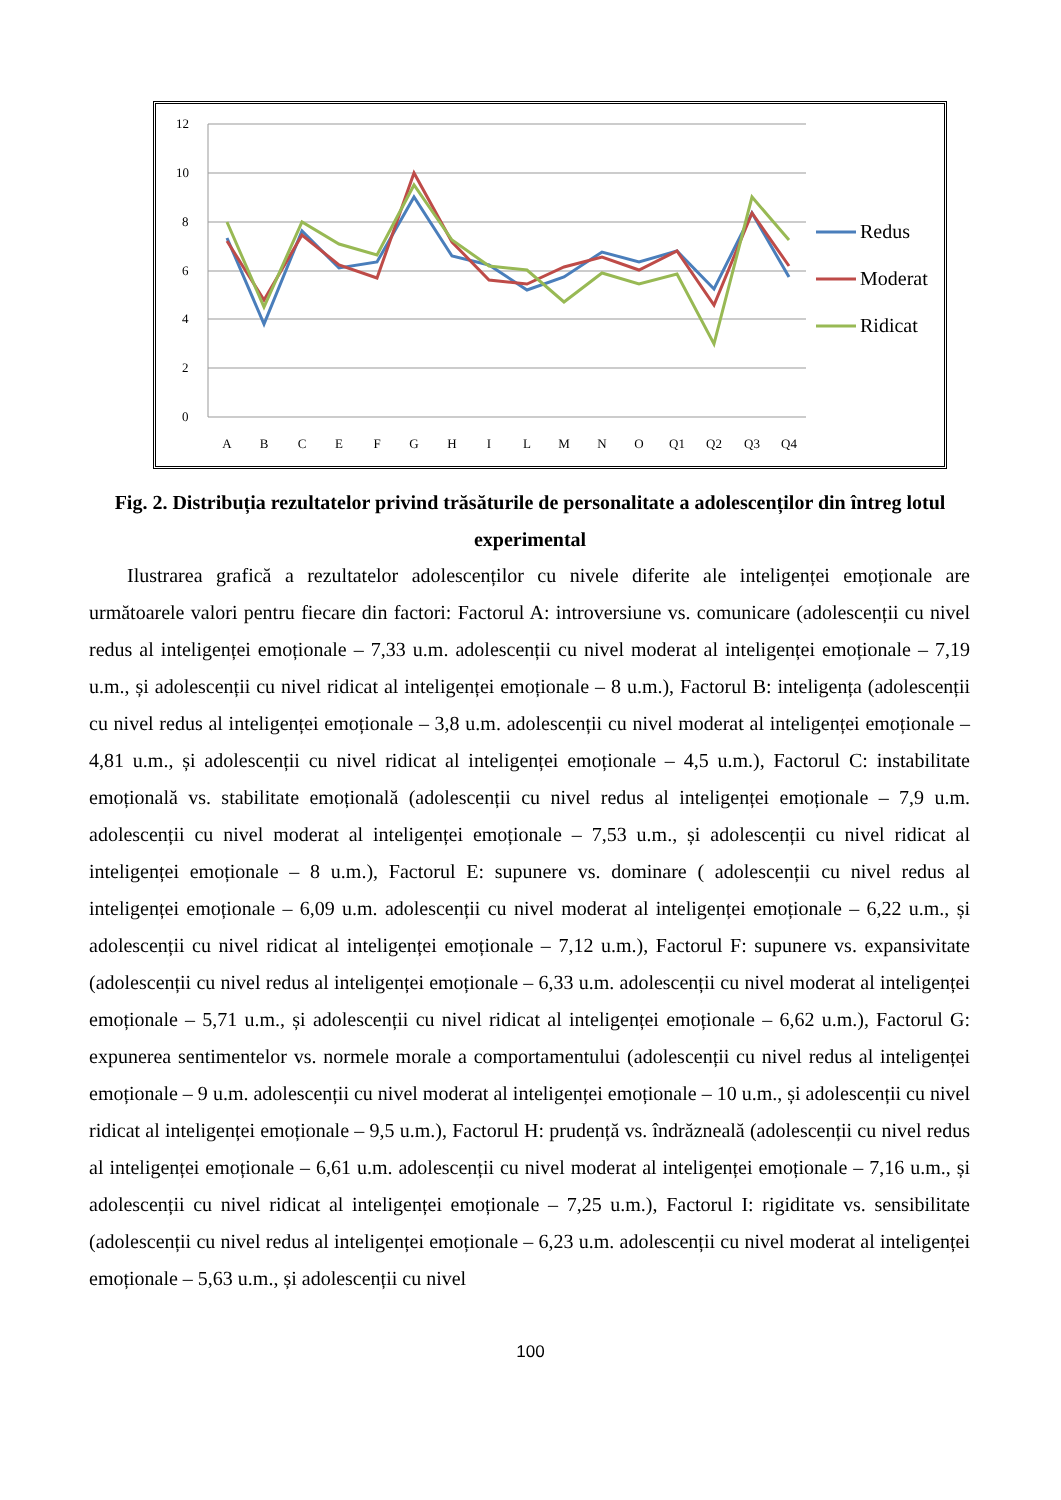12
10
8
6
4
2
0
A
B
C
E
F
G
H
I
L
M
N
O
Q1
Q2
Q3
Q4
Redus
Moderat
Ridicat
Fig. 2. Distribuția rezultatelor privind trăsăturile de personalitate a adolescenților din întreg lotul experimental
Ilustrarea grafică a rezultatelor adolescenților cu nivele diferite ale inteligenței emoționale are următoarele valori pentru fiecare din factori: Factorul A: introversiune vs. comunicare (adolescenții cu nivel redus al inteligenței emoționale – 7,33 u.m. adolescenții cu nivel moderat al inteligenței emoționale – 7,19 u.m., și adolescenții cu nivel ridicat al inteligenței emoționale – 8 u.m.), Factorul B: inteligența (adolescenții cu nivel redus al inteligenței emoționale – 3,8 u.m. adolescenții cu nivel moderat al inteligenței emoționale – 4,81 u.m., și adolescenții cu nivel ridicat al inteligenței emoționale – 4,5 u.m.), Factorul C: instabilitate emoțională vs. stabilitate emoțională (adolescenții cu nivel redus al inteligenței emoționale – 7,9 u.m. adolescenții cu nivel moderat al inteligenței emoționale – 7,53 u.m., și adolescenții cu nivel ridicat al inteligenței emoționale – 8 u.m.), Factorul E: supunere vs. dominare ( adolescenții cu nivel redus al inteligenței emoționale – 6,09 u.m. adolescenții cu nivel moderat al inteligenței emoționale – 6,22 u.m., și adolescenții cu nivel ridicat al inteligenței emoționale – 7,12 u.m.), Factorul F: supunere vs. expansivitate (adolescenții cu nivel redus al inteligenței emoționale – 6,33 u.m. adolescenții cu nivel moderat al inteligenței emoționale – 5,71 u.m., și adolescenții cu nivel ridicat al inteligenței emoționale – 6,62 u.m.), Factorul G: expunerea sentimentelor vs. normele morale a comportamentului (adolescenții cu nivel redus al inteligenței emoționale – 9 u.m. adolescenții cu nivel moderat al inteligenței emoționale – 10 u.m., și adolescenții cu nivel ridicat al inteligenței emoționale – 9,5 u.m.), Factorul H: prudență vs. îndrăzneală (adolescenții cu nivel redus al inteligenței emoționale – 6,61 u.m. adolescenții cu nivel moderat al inteligenței emoționale – 7,16 u.m., și adolescenții cu nivel ridicat al inteligenței emoționale – 7,25 u.m.), Factorul I: rigiditate vs. sensibilitate (adolescenții cu nivel redus al inteligenței emoționale – 6,23 u.m. adolescenții cu nivel moderat al inteligenței emoționale – 5,63 u.m., și adolescenții cu nivel
100